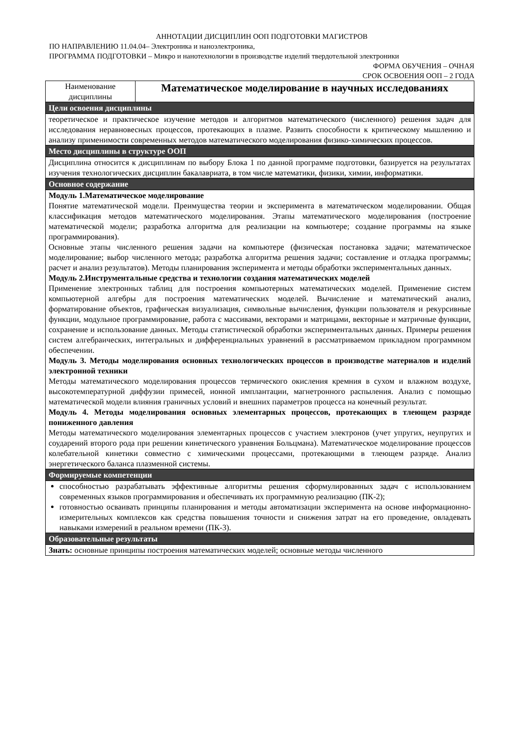АННОТАЦИИ ДИСЦИПЛИН ООП ПОДГОТОВКИ МАГИСТРОВ
ПО НАПРАВЛЕНИЮ 11.04.04– Электроника и наноэлектроника,
ПРОГРАММА ПОДГОТОВКИ – Микро и нанотехнологии в производстве изделий твердотельной электроники
ФОРМА ОБУЧЕНИЯ – ОЧНАЯ
СРОК ОСВОЕНИЯ ООП – 2 ГОДА
| Наименование дисциплины | Математическое моделирование в научных исследованиях |
| Цели освоения дисциплины | |
| теоретическое и практическое изучение методов и алгоритмов математического (численного) решения задач для исследования неравновесных процессов, протекающих в плазме. Развить способности к критическому мышлению и анализу применимости современных методов математического моделирования физико-химических процессов. | |
| Место дисциплины в структуре ООП | |
| Дисциплина относится к дисциплинам по выбору Блока 1 по данной программе подготовки, базируется на результатах изучения технологических дисциплин бакалавриата, в том числе математики, физики, химии, информатики. | |
| Основное содержание | |
| Модуль 1.Математическое моделирование Понятие математической модели. Преимущества теории и эксперимента в математическом моделировании. Общая классификация методов математического моделирования. Этапы математического моделирования (построение математической модели; разработка алгоритма для реализации на компьютере; создание программы на языке программирования). Основные этапы численного решения задачи на компьютере (физическая постановка задачи; математическое моделирование; выбор численного метода; разработка алгоритма решения задачи; составление и отладка программы; расчет и анализ результатов). Методы планирования эксперимента и методы обработки экспериментальных данных. Модуль 2.Инструментальные средства и технологии создания математических моделей Применение электронных таблиц для построения компьютерных математических моделей. Применение систем компьютерной алгебры для построения математических моделей. Вычисление и математический анализ, форматирование объектов, графическая визуализация, символьные вычисления, функции пользователя и рекурсивные функции, модульное программирование, работа с массивами, векторами и матрицами, векторные и матричные функции, сохранение и использование данных. Методы статистической обработки экспериментальных данных. Примеры решения систем алгебраических, интегральных и дифференциальных уравнений в рассматриваемом прикладном программном обеспечении. Модуль 3. Методы моделирования основных технологических процессов в производстве материалов и изделий электронной техники Методы математического моделирования процессов термического окисления кремния в сухом и влажном воздухе, высокотемпературной диффузии примесей, ионной имплантации, магнетронного распыления. Анализ с помощью математической модели влияния граничных условий и внешних параметров процесса на конечный результат. Модуль 4. Методы моделирования основных элементарных процессов, протекающих в тлеющем разряде пониженного давления Методы математического моделирования элементарных процессов с участием электронов (учет упругих, неупругих и соударений второго рода при решении кинетического уравнения Больцмана). Математическое моделирование процессов колебательной кинетики совместно с химическими процессами, протекающими в тлеющем разряде. Анализ энергетического баланса плазменной системы. | |
| Формируемые компетенции | |
| способностью разрабатывать эффективные алгоритмы решения сформулированных задач с использованием современных языков программирования и обеспечивать их программную реализацию (ПК-2); готовностью осваивать принципы планирования и методы автоматизации эксперимента на основе информационно-измерительных комплексов как средства повышения точности и снижения затрат на его проведение, овладевать навыками измерений в реальном времени (ПК-3). | |
| Образовательные результаты | |
| Знать: основные принципы построения математических моделей; основные методы численного | |